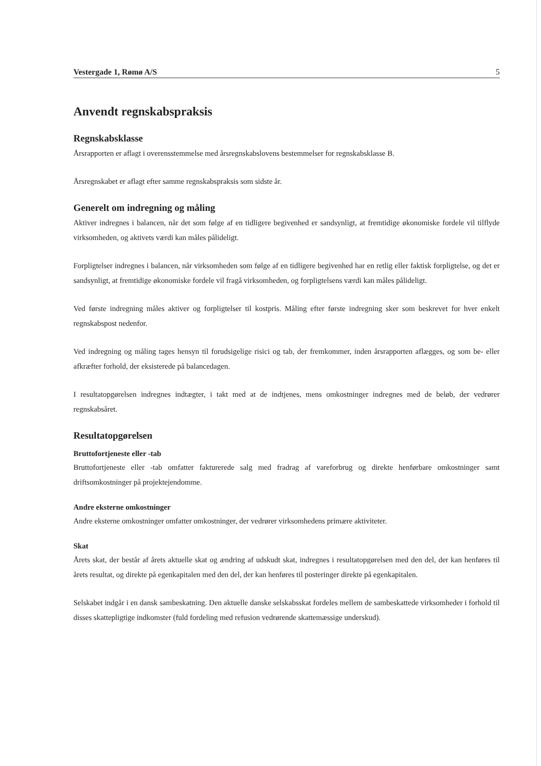Vestergade 1, Rømø A/S 5
Anvendt regnskabspraksis
Regnskabsklasse
Årsrapporten er aflagt i overensstemmelse med årsregnskabslovens bestemmelser for regnskabsklasse B.
Årsregnskabet er aflagt efter samme regnskabspraksis som sidste år.
Generelt om indregning og måling
Aktiver indregnes i balancen, når det som følge af en tidligere begivenhed er sandsynligt, at fremtidige økonomiske fordele vil tilflyde virksomheden, og aktivets værdi kan måles pålideligt.
Forpligtelser indregnes i balancen, når virksomheden som følge af en tidligere begivenhed har en retlig eller faktisk forpligtelse, og det er sandsynligt, at fremtidige økonomiske fordele vil fragå virksomheden, og forpligtelsens værdi kan måles pålideligt.
Ved første indregning måles aktiver og forpligtelser til kostpris. Måling efter første indregning sker som beskrevet for hver enkelt regnskabspost nedenfor.
Ved indregning og måling tages hensyn til forudsigelige risici og tab, der fremkommer, inden årsrapporten aflægges, og som be- eller afkræfter forhold, der eksisterede på balancedagen.
I resultatopgørelsen indregnes indtægter, i takt med at de indtjenes, mens omkostninger indregnes med de beløb, der vedrører regnskabsåret.
Resultatopgørelsen
Bruttofortjeneste eller -tab
Bruttofortjeneste eller -tab omfatter fakturerede salg med fradrag af vareforbrug og direkte henførbare omkostninger samt driftsomkostninger på projektejendomme.
Andre eksterne omkostninger
Andre eksterne omkostninger omfatter omkostninger, der vedrører virksomhedens primære aktiviteter.
Skat
Årets skat, der består af årets aktuelle skat og ændring af udskudt skat, indregnes i resultatopgørelsen med den del, der kan henføres til årets resultat, og direkte på egenkapitalen med den del, der kan henføres til posteringer direkte på egenkapitalen.
Selskabet indgår i en dansk sambeskatning. Den aktuelle danske selskabsskat fordeles mellem de sambeskattede virksomheder i forhold til disses skattepligtige indkomster (fuld fordeling med refusion vedrørende skattemæssige underskud).